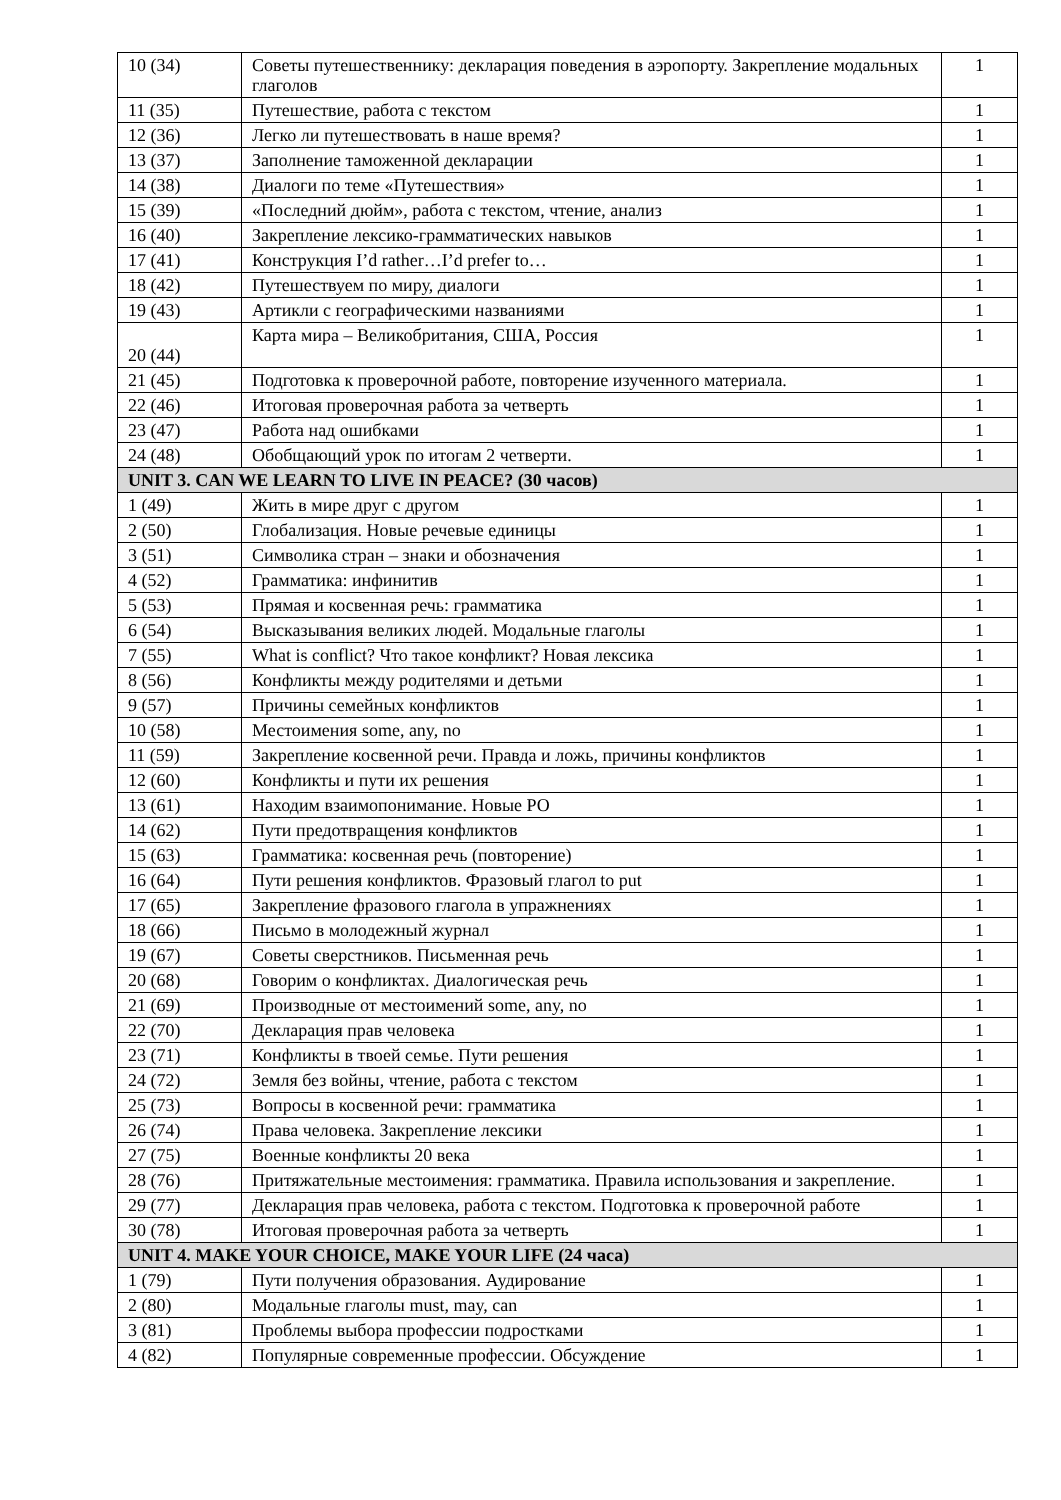| 10 (34) | Советы путешественнику: декларация поведения в аэропорту. Закрепление модальных глаголов | 1 |
| 11 (35) | Путешествие, работа с текстом | 1 |
| 12 (36) | Легко ли путешествовать в наше время? | 1 |
| 13 (37) | Заполнение таможенной декларации | 1 |
| 14 (38) | Диалоги по теме «Путешествия» | 1 |
| 15 (39) | «Последний дюйм», работа с текстом, чтение, анализ | 1 |
| 16 (40) | Закрепление лексико-грамматических навыков | 1 |
| 17 (41) | Конструкция I’d rather…I’d prefer to… | 1 |
| 18 (42) | Путешествуем по миру, диалоги | 1 |
| 19 (43) | Артикли с географическими названиями | 1 |
| 20 (44) | Карта мира – Великобритания, США, Россия | 1 |
| 21 (45) | Подготовка к проверочной работе, повторение изученного материала. | 1 |
| 22 (46) | Итоговая проверочная работа за четверть | 1 |
| 23 (47) | Работа над ошибками | 1 |
| 24 (48) | Обобщающий урок по итогам 2 четверти. | 1 |
| UNIT 3. CAN WE LEARN TO LIVE IN PEACE? (30 часов) | | |
| 1 (49) | Жить в мире друг с другом | 1 |
| 2 (50) | Глобализация. Новые речевые единицы | 1 |
| 3 (51) | Символика стран – знаки и обозначения | 1 |
| 4 (52) | Грамматика: инфинитив | 1 |
| 5 (53) | Прямая и косвенная речь: грамматика | 1 |
| 6 (54) | Высказывания великих людей. Модальные глаголы | 1 |
| 7 (55) | What is conflict? Что такое конфликт? Новая лексика | 1 |
| 8 (56) | Конфликты между родителями и детьми | 1 |
| 9 (57) | Причины семейных конфликтов | 1 |
| 10 (58) | Местоимения some, any, no | 1 |
| 11 (59) | Закрепление косвенной речи. Правда и ложь, причины конфликтов | 1 |
| 12 (60) | Конфликты и пути их решения | 1 |
| 13 (61) | Находим взаимопонимание. Новые РО | 1 |
| 14 (62) | Пути предотвращения конфликтов | 1 |
| 15 (63) | Грамматика: косвенная речь (повторение) | 1 |
| 16 (64) | Пути решения конфликтов. Фразовый глагол to put | 1 |
| 17 (65) | Закрепление фразового глагола в упражнениях | 1 |
| 18 (66) | Письмо в молодежный журнал | 1 |
| 19 (67) | Советы сверстников. Письменная речь | 1 |
| 20 (68) | Говорим о конфликтах. Диалогическая речь | 1 |
| 21 (69) | Производные от местоимений some, any, no | 1 |
| 22 (70) | Декларация прав человека | 1 |
| 23 (71) | Конфликты в твоей семье. Пути решения | 1 |
| 24 (72) | Земля без войны, чтение, работа с текстом | 1 |
| 25 (73) | Вопросы в косвенной речи: грамматика | 1 |
| 26 (74) | Права человека. Закрепление лексики | 1 |
| 27 (75) | Военные конфликты 20 века | 1 |
| 28 (76) | Притяжательные местоимения: грамматика. Правила использования и закрепление. | 1 |
| 29 (77) | Декларация прав человека, работа с текстом. Подготовка к проверочной работе | 1 |
| 30 (78) | Итоговая проверочная работа за четверть | 1 |
| UNIT 4. MAKE YOUR CHOICE, MAKE YOUR LIFE (24 часа) | | |
| 1 (79) | Пути получения образования. Аудирование | 1 |
| 2 (80) | Модальные глаголы must, may, can | 1 |
| 3 (81) | Проблемы выбора профессии подростками | 1 |
| 4 (82) | Популярные современные профессии. Обсуждение | 1 |